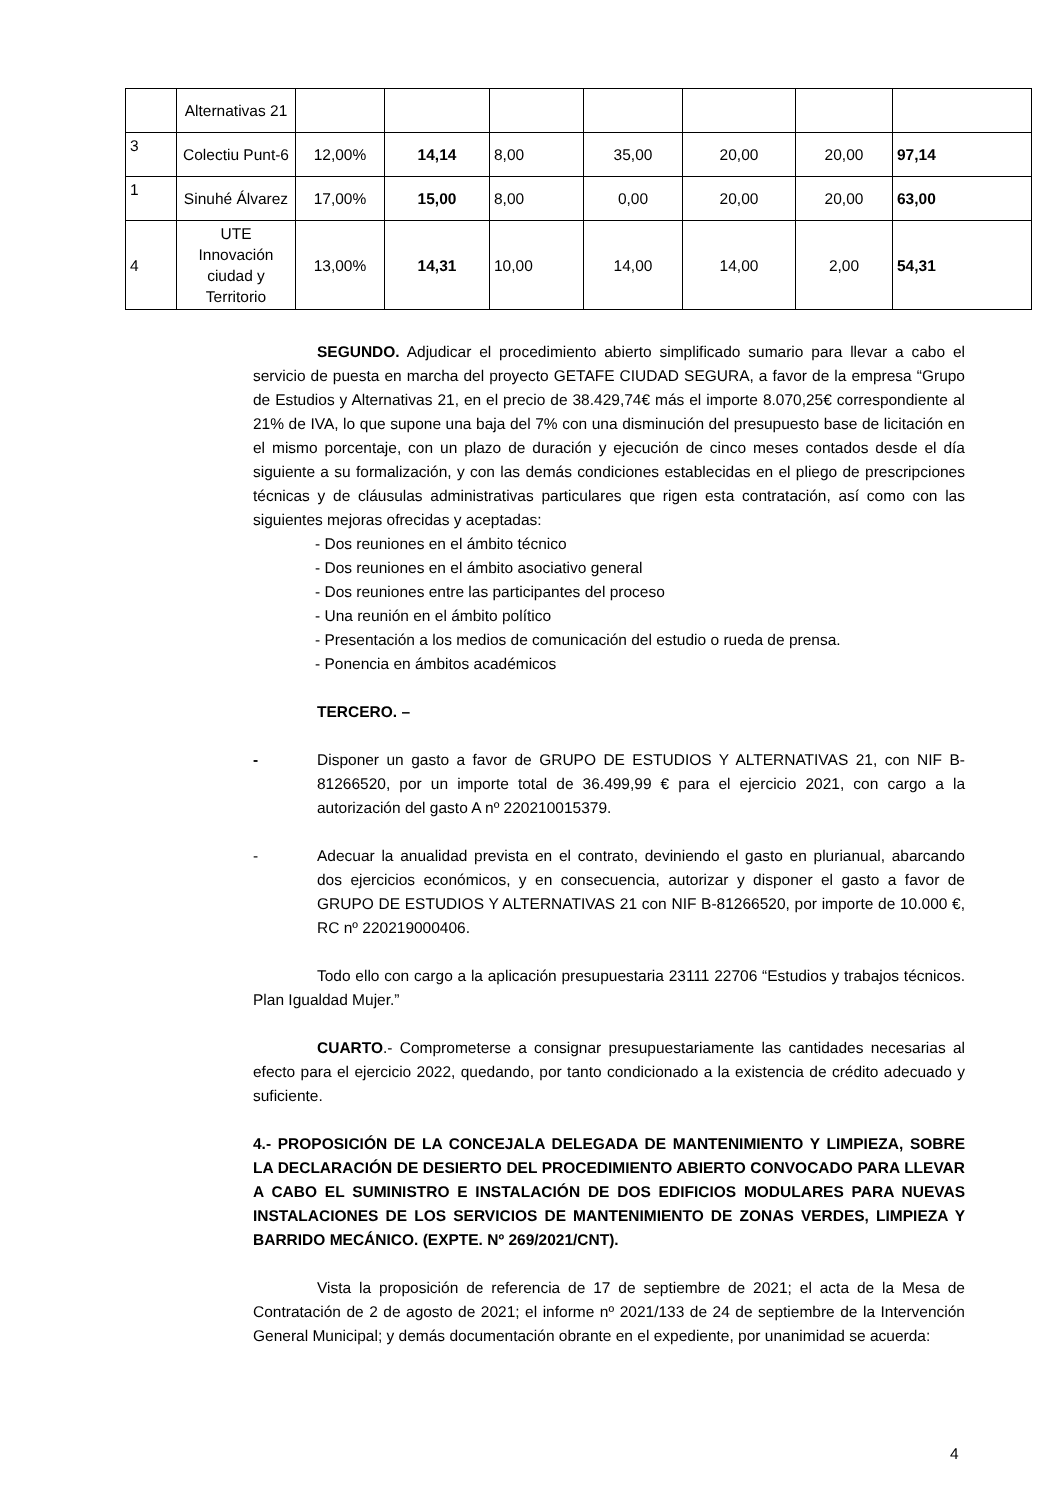| | Alternativas 21 | | | | | | | |
| 3 | Colectiu Punt-6 | 12,00% | 14,14 | 8,00 | 35,00 | 20,00 | 20,00 | 97,14 |
| 1 | Sinuhé Álvarez | 17,00% | 15,00 | 8,00 | 0,00 | 20,00 | 20,00 | 63,00 |
| 4 | UTE Innovación ciudad y Territorio | 13,00% | 14,31 | 10,00 | 14,00 | 14,00 | 2,00 | 54,31 |
SEGUNDO. Adjudicar el procedimiento abierto simplificado sumario para llevar a cabo el servicio de puesta en marcha del proyecto GETAFE CIUDAD SEGURA, a favor de la empresa “Grupo de Estudios y Alternativas 21, en el precio de 38.429,74€ más el importe 8.070,25€ correspondiente al 21% de IVA, lo que supone una baja del 7% con una disminución del presupuesto base de licitación en el mismo porcentaje, con un plazo de duración y ejecución de cinco meses contados desde el día siguiente a su formalización, y con las demás condiciones establecidas en el pliego de prescripciones técnicas y de cláusulas administrativas particulares que rigen esta contratación, así como con las siguientes mejoras ofrecidas y aceptadas:
- Dos reuniones en el ámbito técnico
- Dos reuniones en el ámbito asociativo general
- Dos reuniones entre las participantes del proceso
- Una reunión en el ámbito político
- Presentación a los medios de comunicación del estudio o rueda de prensa.
- Ponencia en ámbitos académicos
TERCERO. –
- Disponer un gasto a favor de GRUPO DE ESTUDIOS Y ALTERNATIVAS 21, con NIF B-81266520, por un importe total de 36.499,99 € para el ejercicio 2021, con cargo a la autorización del gasto A nº 220210015379.
- Adecuar la anualidad prevista en el contrato, deviniendo el gasto en plurianual, abarcando dos ejercicios económicos, y en consecuencia, autorizar y disponer el gasto a favor de GRUPO DE ESTUDIOS Y ALTERNATIVAS 21 con NIF B-81266520, por importe de 10.000 €, RC nº 220219000406.
Todo ello con cargo a la aplicación presupuestaria 23111 22706 “Estudios y trabajos técnicos. Plan Igualdad Mujer.”
CUARTO.- Comprometerse a consignar presupuestariamente las cantidades necesarias al efecto para el ejercicio 2022, quedando, por tanto condicionado a la existencia de crédito adecuado y suficiente.
4.- PROPOSICIÓN DE LA CONCEJALA DELEGADA DE MANTENIMIENTO Y LIMPIEZA, SOBRE LA DECLARACIÓN DE DESIERTO DEL PROCEDIMIENTO ABIERTO CONVOCADO PARA LLEVAR A CABO EL SUMINISTRO E INSTALACIÓN DE DOS EDIFICIOS MODULARES PARA NUEVAS INSTALACIONES DE LOS SERVICIOS DE MANTENIMIENTO DE ZONAS VERDES, LIMPIEZA Y BARRIDO MECÁNICO. (EXPTE. Nº 269/2021/CNT).
Vista la proposición de referencia de 17 de septiembre de 2021; el acta de la Mesa de Contratación de 2 de agosto de 2021; el informe nº 2021/133 de 24 de septiembre de la Intervención General Municipal; y demás documentación obrante en el expediente, por unanimidad se acuerda:
4